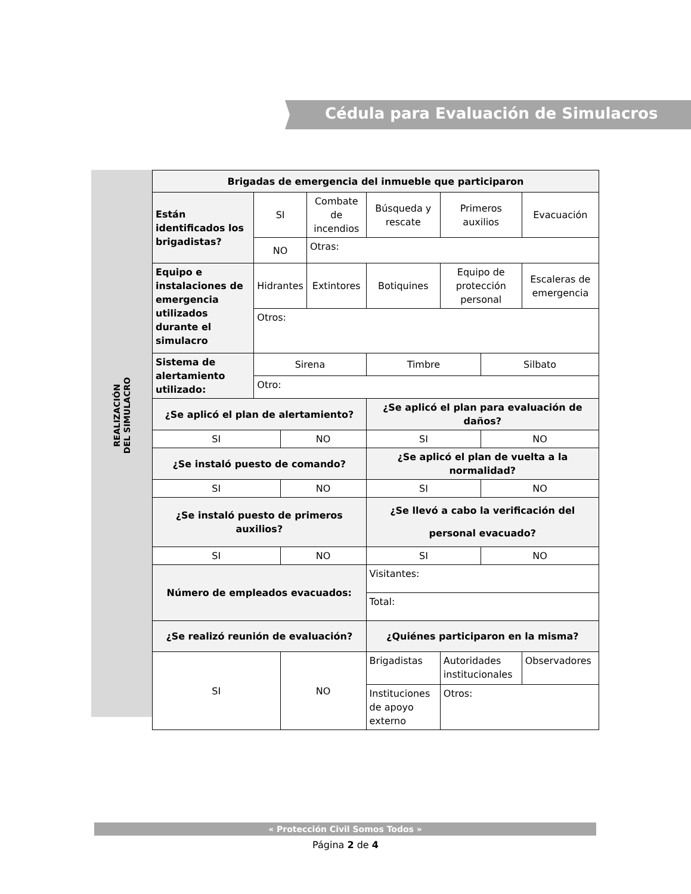Cédula para Evaluación de Simulacros
REALIZACIÓN DEL SIMULACRO
| Brigadas de emergencia del inmueble que participaron | | | | | | | |
| Están identificados los brigadistas? | SI | | Combate de incendios | Búsqueda y rescate | Primeros auxilios | | Evacuación |
| | NO | | Otras: | | | | |
| Equipo e instalaciones de emergencia utilizados durante el simulacro | Hidrantes | | Extintores | Botiquines | Equipo de protección personal | | Escaleras de emergencia |
| | Otros: | | | | | | |
| Sistema de alertamiento utilizado: | Sirena | | | Timbre | | Silbato | |
| | Otro: | | | | | | |
| ¿Se aplicó el plan de alertamiento? | | | | ¿Se aplicó el plan para evaluación de daños? | | | |
| SI | | NO | | SI | | NO | |
| ¿Se instaló puesto de comando? | | | | ¿Se aplicó el plan de vuelta a la normalidad? | | | |
| SI | | NO | | SI | | NO | |
| ¿Se instaló puesto de primeros auxilios? | | | | ¿Se llevó a cabo la verificación del personal evacuado? | | | |
| SI | | NO | | SI | | NO | |
| Número de empleados evacuados: | | | | Visitantes: | | | |
| | | | | Total: | | | |
| ¿Se realizó reunión de evaluación? | | | | ¿Quiénes participaron en la misma? | | | |
| SI | | NO | | Brigadistas | Autoridades institucionales | | Observadores |
| | | | | Instituciones de apoyo externo | Otros: | | |
« Protección Civil Somos Todos »
Página 2 de 4